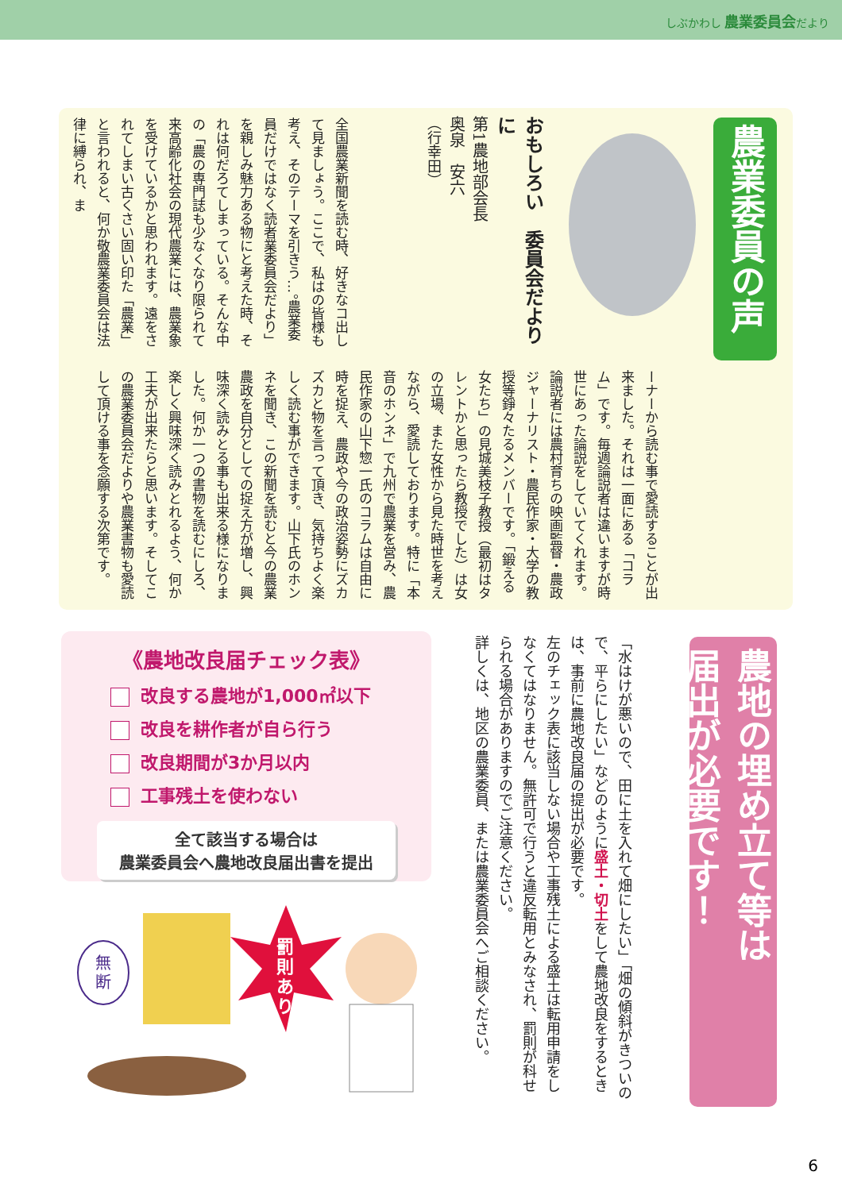しぶかわし 農業委員会だより
農業委員の声
おもしろい　委員会だよりに
第1農地部会長
奥泉　安六
（行幸田）
全国農業新聞を読む時、好きなコ出して見ましょう。ここで、私はの皆様も考え、そのテーマを引きう…。農業委員だけではなく読者業委員会だより」を親しみ魅力ある物にと考えた時、それは何だろてしまっている。そんな中の「農の専門誌も少なくなり限られて来高齢化社会の現代農業には、農業象を受けているかと思われます。遠をされてしまい古くさい固い印た「農業」と言われると、何か敬農業委員会は法律に縛られ、ま
ーナーから読む事で愛読することが出来ました。それは一面にある「コラム」です。毎週論説者は違いますが時世にあった論説をしていてくれます。論説者には農村育ちの映画監督・農政ジャーナリスト・農民作家・大学の教授等錚々たるメンバーです。「鍛える女たち」の見城美枝子教授（最初はタレントかと思ったら教授でした）は女の立場、また女性から見た時世を考えながら、愛読しております。特に「本音のホンネ」で九州で農業を営み、農民作家の山下惣一氏のコラムは自由に時を捉え、農政や今の政治姿勢にズカズカと物を言って頂き、気持ちよく楽しく読む事ができます。山下氏のホンネを聞き、この新聞を読むと今の農業農政を自分としての捉え方が増し、興味深く読みとる事も出来る様になりました。何か一つの書物を読むにしろ、楽しく興味深く読みとれるよう、何か工夫が出来たらと思います。そしてこの農業委員会だよりや農業書物も愛読して頂ける事を念願する次第です。
農地の埋め立て等は
届出が必要です！
「水はけが悪いので、田に土を入れて畑にしたい」「畑の傾斜がきついので、平らにしたい」などのように盛土・切土をして農地改良をするときは、事前に農地改良届の提出が必要です。
左のチェック表に該当しない場合や工事残土による盛土は転用申請をしなくてはなりません。無許可で行うと違反転用とみなされ、罰則が科せられる場合がありますのでご注意ください。
詳しくは、地区の農業委員、または農業委員会へご相談ください。
《農地改良届チェック表》
改良する農地が1,000㎡以下
改良を耕作者が自ら行う
改良期間が3か月以内
工事残土を使わない
全て該当する場合は
農業委員会へ農地改良届出書を提出
無
断
罰
則
あ
り
6